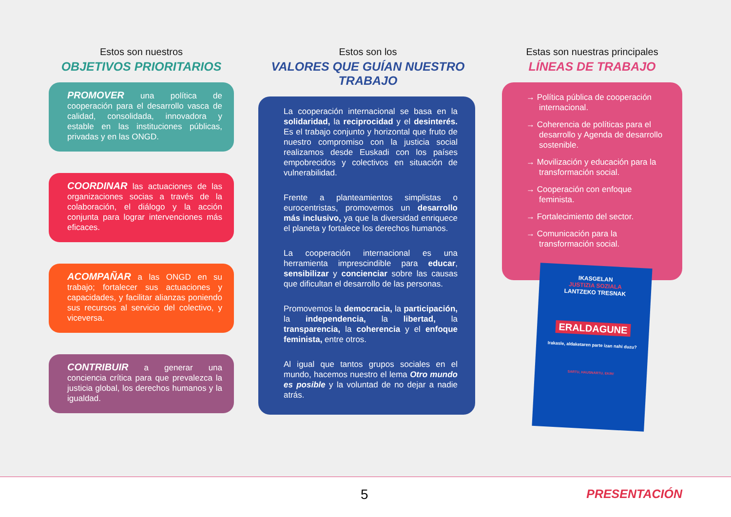Estos son nuestros
OBJETIVOS PRIORITARIOS
PROMOVER una política de cooperación para el desarrollo vasca de calidad, consolidada, innovadora y estable en las instituciones públicas, privadas y en las ONGD.
COORDINAR las actuaciones de las organizaciones socias a través de la colaboración, el diálogo y la acción conjunta para lograr intervenciones más eficaces.
ACOMPAÑAR a las ONGD en su trabajo; fortalecer sus actuaciones y capacidades, y facilitar alianzas poniendo sus recursos al servicio del colectivo, y viceversa.
CONTRIBUIR a generar una conciencia crítica para que prevalezca la justicia global, los derechos humanos y la igualdad.
Estos son los
VALORES QUE GUÍAN NUESTRO TRABAJO
La cooperación internacional se basa en la solidaridad, la reciprocidad y el desinterés. Es el trabajo conjunto y horizontal que fruto de nuestro compromiso con la justicia social realizamos desde Euskadi con los países empobrecidos y colectivos en situación de vulnerabilidad.
Frente a planteamientos simplistas o eurocentristas, promovemos un desarrollo más inclusivo, ya que la diversidad enriquece el planeta y fortalece los derechos humanos.
La cooperación internacional es una herramienta imprescindible para educar, sensibilizar y concienciar sobre las causas que dificultan el desarrollo de las personas.
Promovemos la democracia, la participación, la independencia, la libertad, la transparencia, la coherencia y el enfoque feminista, entre otros.
Al igual que tantos grupos sociales en el mundo, hacemos nuestro el lema Otro mundo es posible y la voluntad de no dejar a nadie atrás.
Estas son nuestras principales
LÍNEAS DE TRABAJO
→ Política pública de cooperación internacional.
→ Coherencia de políticas para el desarrollo y Agenda de desarrollo sostenible.
→ Movilización y educación para la transformación social.
→ Cooperación con enfoque feminista.
→ Fortalecimiento del sector.
→ Comunicación para la transformación social.
IKASGELAN
JUSTIZIA SOZIALA
LANTZEKO TRESNAK
ERALDAGUNE
Irakasle, aldaketaren parte izan nahi duzu?
SARTU, HAUSNARTU, EKIN!
5 PRESENTACIÓN